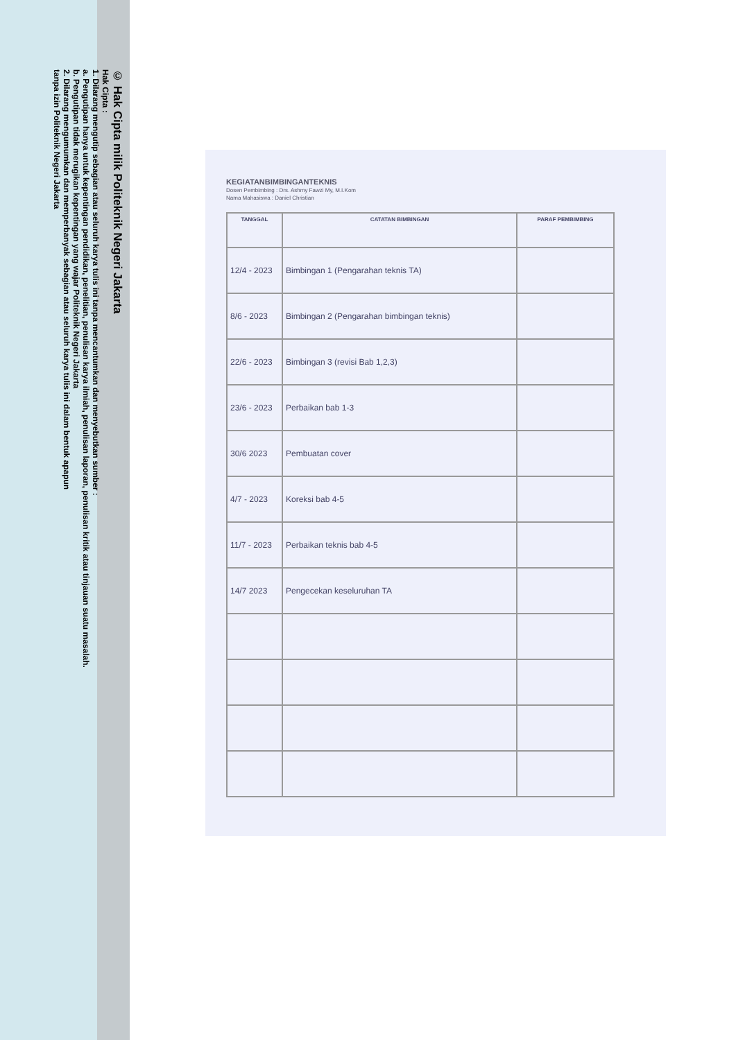© Hak Cipta milik Politeknik Negeri Jakarta
Hak Cipta :
1. Dilarang mengutip sebagian atau seluruh karya tulis ini tanpa mencantumkan dan menyebutkan sumber :
a. Pengutipan hanya untuk kepentingan pendidikan, penelitian, penulisan karya ilmiah, penulisan laporan, penulisan kritik atau tinjauan suatu masalah.
b. Pengutipan tidak merugikan kepentingan yang wajar Politeknik Negeri Jakarta
2. Dilarang mengumumkan dan memperbanyak sebagian atau seluruh karya tulis ini dalam bentuk apapun
tanpa izin Politeknik Negeri Jakarta
KEGIATANBIMBINGANTEKNIS
Dosen Pembimbing : Drs. Ashmy Fawzi My, M.I.Kom
Nama Mahasiswa : Daniel Christian
| TANGGAL | CATATAN BIMBINGAN | PARAF PEMBIMBING |
| --- | --- | --- |
| 12/4 - 2023 | Bimbingan 1 (Pengarahan teknis TA) | |
| 8/6 - 2023 | Bimbingan 2 (Pengarahan bimbingan teknis) | |
| 22/6 - 2023 | Bimbingan 3 (revisi Bab 1,2,3) | |
| 23/6 - 2023 | Perbaikan bab 1-3 | |
| 30/6 2023 | Pembuatan cover | |
| 4/7 - 2023 | Koreksi bab 4-5 | |
| 11/7 - 2023 | Perbaikan teknis bab 4-5 | |
| 14/7 2023 | Pengecekan keseluruhan TA | |